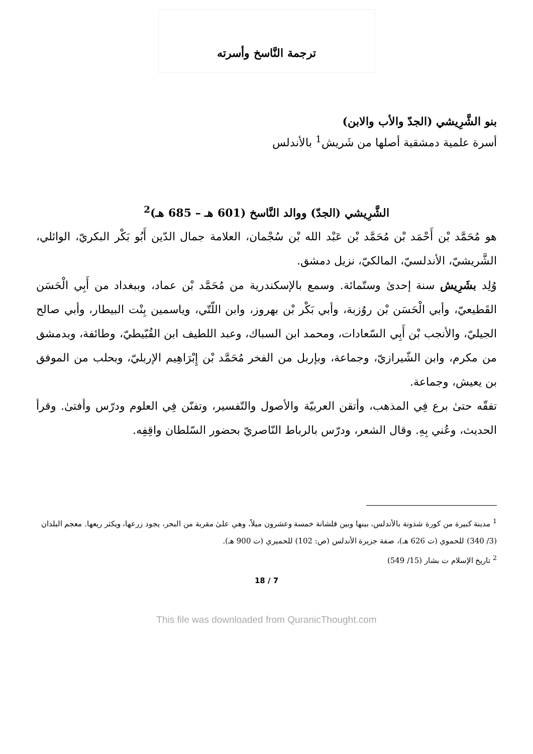ترجمة النَّاسخ وأسرته
بنو الشَّرِيشي (الجدّ والأب والابن)
أسرة علمية دمشقية أصلها من شَريش<sup>1</sup> بالأندلس
الشَّرِيشي (الجدّ) ووالد النَّاسخ (601 هـ – 685 هـ)<sup>2</sup>
هو مُحَمَّد بْن أَحْمَد بْن مُحَمَّد بْن عَبْد الله بْن سُجْمان، العلامة جمال الدّين أَبُو بَكْر البكريّ، الوائلي، الشَّريشيّ، الأندلسيّ، المالكيّ، نزيل دمشق.
وُلِد بشَرِيش سنة إحدىٰ وستّمائة. وسمع بالإسكندرية من مُحَمَّد بْن عماد، وببغداد من أَبِي الْحَسَن القَطيعيّ، وأبي الْحَسَن بْن روُزبة، وأبي بَكْر بْن بهروز، وابن اللّتّي، وياسمين بِنْت البيطار، وأبي صالح الجيليّ، والأنجب بْن أَبِي السّعادات، ومحمد ابن السباك، وعبد اللطيف ابن القُبّيطيّ، وطائفة، وبدمشق من مكرم، وابن الشّيرازيّ، وجماعة، وبإربل من الفخر مُحَمَّد بْن إِبْرَاهِيم الإربليّ، وبحلب من الموفق بن يعيش، وجماعة.
تفقّه حتىٰ برع فِي المذهب، وأتقن العربيّة والأصول والتّفسير، وتفنّن فِي العلوم ودرّس وأفتىٰ. وقرأ الحديث، وعُني بِهِ. وقال الشعر، ودرّس بالرباط النّاصريّ بحضور السّلطان واقِفِه.
<sup>1</sup> مدينة كبيرة من كورة شذونة بالأندلس، بينها وبين قلشانة خمسة وعشرون ميلاً، وهي علىٰ مقربة من البحر، يجود زرعها، ويكثر ريعها. معجم البلدان (3/ 340) للحموي (ت 626 هـ)، صفة جزيرة الأندلس (ص: 102) للحميري (ت 900 هـ).
<sup>2</sup> تاريخ الإسلام ت بشار (15/ 549)
18 / 7
This file was downloaded from QuranicThought.com